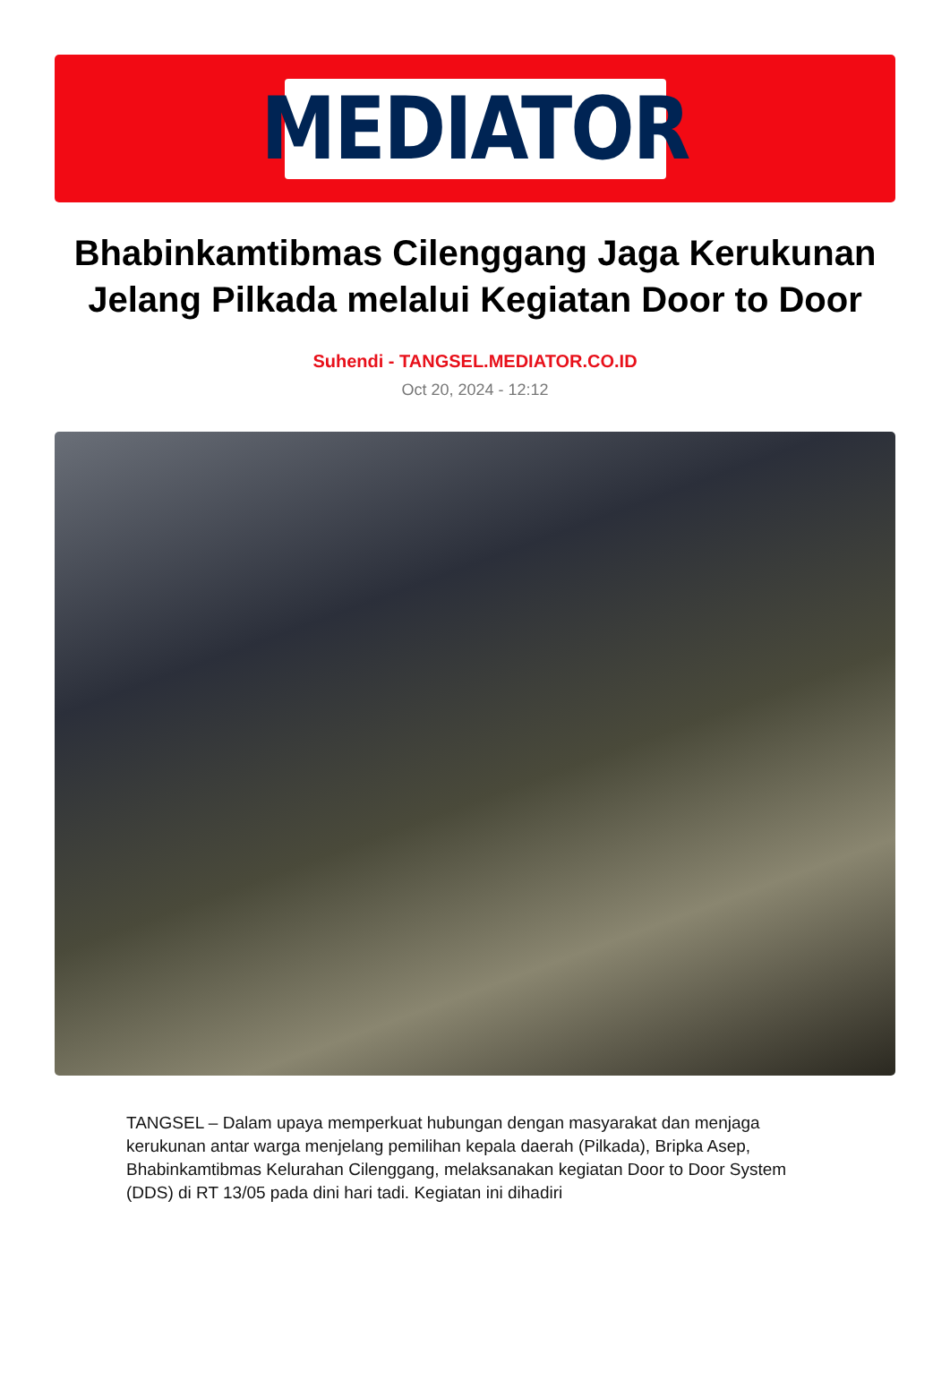MEDIATOR
Bhabinkamtibmas Cilenggang Jaga Kerukunan Jelang Pilkada melalui Kegiatan Door to Door
Suhendi - TANGSEL.MEDIATOR.CO.ID
Oct 20, 2024 - 12:12
TANGSEL – Dalam upaya memperkuat hubungan dengan masyarakat dan menjaga kerukunan antar warga menjelang pemilihan kepala daerah (Pilkada), Bripka Asep, Bhabinkamtibmas Kelurahan Cilenggang, melaksanakan kegiatan Door to Door System (DDS) di RT 13/05 pada dini hari tadi. Kegiatan ini dihadiri